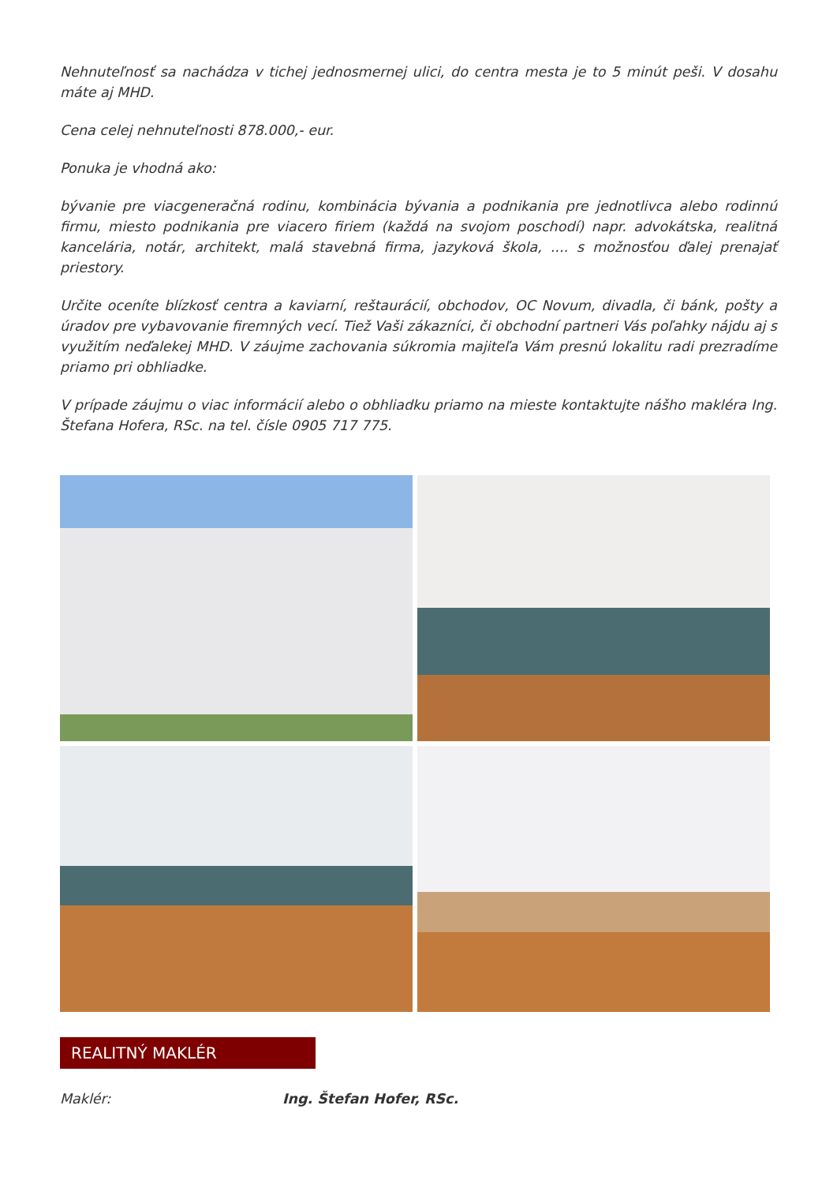Nehnuteľnosť sa nachádza v tichej jednosmernej ulici, do centra mesta je to 5 minút peši. V dosahu máte aj MHD.
Cena celej nehnuteľnosti 878.000,- eur.
Ponuka je vhodná ako:
bývanie pre viacgeneračná rodinu, kombinácia bývania a podnikania pre jednotlivca alebo rodinnú firmu, miesto podnikania pre viacero firiem (každá na svojom poschodí) napr. advokátska, realitná kancelária, notár, architekt, malá stavebná firma, jazyková škola, .... s možnosťou ďalej prenajať priestory.
Určite oceníte blízkosť centra a kaviarní, reštaurácií, obchodov, OC Novum, divadla, či bánk, pošty a úradov pre vybavovanie firemných vecí. Tiež Vaši zákazníci, či obchodní partneri Vás poľahky nájdu aj s využitím neďalekej MHD. V záujme zachovania súkromia majiteľa Vám presnú lokalitu radi prezradíme priamo pri obhliadke.
V prípade záujmu o viac informácií alebo o obhliadku priamo na mieste kontaktujte nášho makléra Ing. Štefana Hofera, RSc. na tel. čísle 0905 717 775.
REALITNÝ MAKLÉR
Maklér: Ing. Štefan Hofer, RSc.